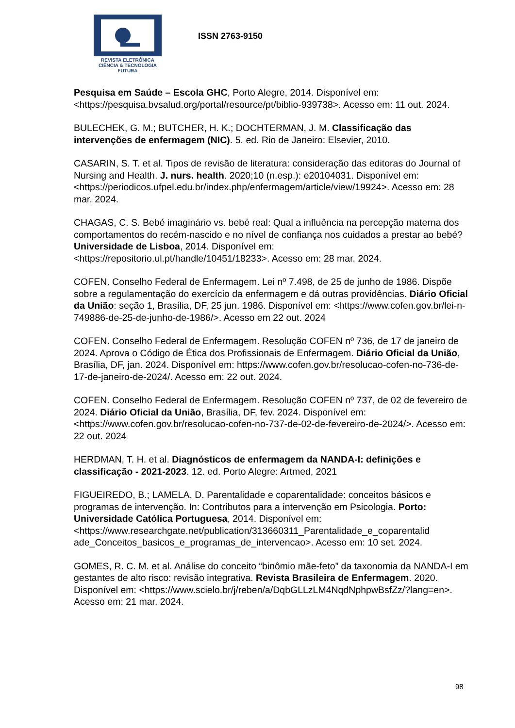REVISTA ELETRÔNICA
CIÊNCIA & TECNOLOGIA
FUTURA
ISSN 2763-9150
Pesquisa em Saúde – Escola GHC, Porto Alegre, 2014. Disponível em: <https://pesquisa.bvsalud.org/portal/resource/pt/biblio-939738>. Acesso em: 11 out. 2024.
BULECHEK, G. M.; BUTCHER, H. K.; DOCHTERMAN, J. M. Classificação das intervenções de enfermagem (NIC). 5. ed. Rio de Janeiro: Elsevier, 2010.
CASARIN, S. T. et al. Tipos de revisão de literatura: consideração das editoras do Journal of Nursing and Health. J. nurs. health. 2020;10 (n.esp.): e20104031. Disponível em: <https://periodicos.ufpel.edu.br/index.php/enfermagem/article/view/19924>. Acesso em: 28 mar. 2024.
CHAGAS, C. S. Bebé imaginário vs. bebé real: Qual a influência na percepção materna dos comportamentos do recém-nascido e no nível de confiança nos cuidados a prestar ao bebé? Universidade de Lisboa, 2014. Disponível em: <https://repositorio.ul.pt/handle/10451/18233>. Acesso em: 28 mar. 2024.
COFEN. Conselho Federal de Enfermagem. Lei nº 7.498, de 25 de junho de 1986. Dispõe sobre a regulamentação do exercício da enfermagem e dá outras providências. Diário Oficial da União: seção 1, Brasília, DF, 25 jun. 1986. Disponível em: <https://www.cofen.gov.br/lei-n-749886-de-25-de-junho-de-1986/>. Acesso em 22 out. 2024
COFEN. Conselho Federal de Enfermagem. Resolução COFEN nº 736, de 17 de janeiro de 2024. Aprova o Código de Ética dos Profissionais de Enfermagem. Diário Oficial da União, Brasília, DF, jan. 2024. Disponível em: https://www.cofen.gov.br/resolucao-cofen-no-736-de-17-de-janeiro-de-2024/. Acesso em: 22 out. 2024.
COFEN. Conselho Federal de Enfermagem. Resolução COFEN nº 737, de 02 de fevereiro de 2024. Diário Oficial da União, Brasília, DF, fev. 2024. Disponível em: <https://www.cofen.gov.br/resolucao-cofen-no-737-de-02-de-fevereiro-de-2024/>. Acesso em: 22 out. 2024
HERDMAN, T. H. et al. Diagnósticos de enfermagem da NANDA-I: definições e classificação - 2021-2023. 12. ed. Porto Alegre: Artmed, 2021
FIGUEIREDO, B.; LAMELA, D. Parentalidade e coparentalidade: conceitos básicos e programas de intervenção. In: Contributos para a intervenção em Psicologia. Porto: Universidade Católica Portuguesa, 2014. Disponível em: <https://www.researchgate.net/publication/313660311_Parentalidade_e_coparentalid ade_Conceitos_basicos_e_programas_de_intervencao>. Acesso em: 10 set. 2024.
GOMES, R. C. M. et al. Análise do conceito “binômio mãe-feto” da taxonomia da NANDA-I em gestantes de alto risco: revisão integrativa. Revista Brasileira de Enfermagem. 2020. Disponível em: <https://www.scielo.br/j/reben/a/DqbGLLzLM4NqdNphpwBsfZz/?lang=en>. Acesso em: 21 mar. 2024.
98